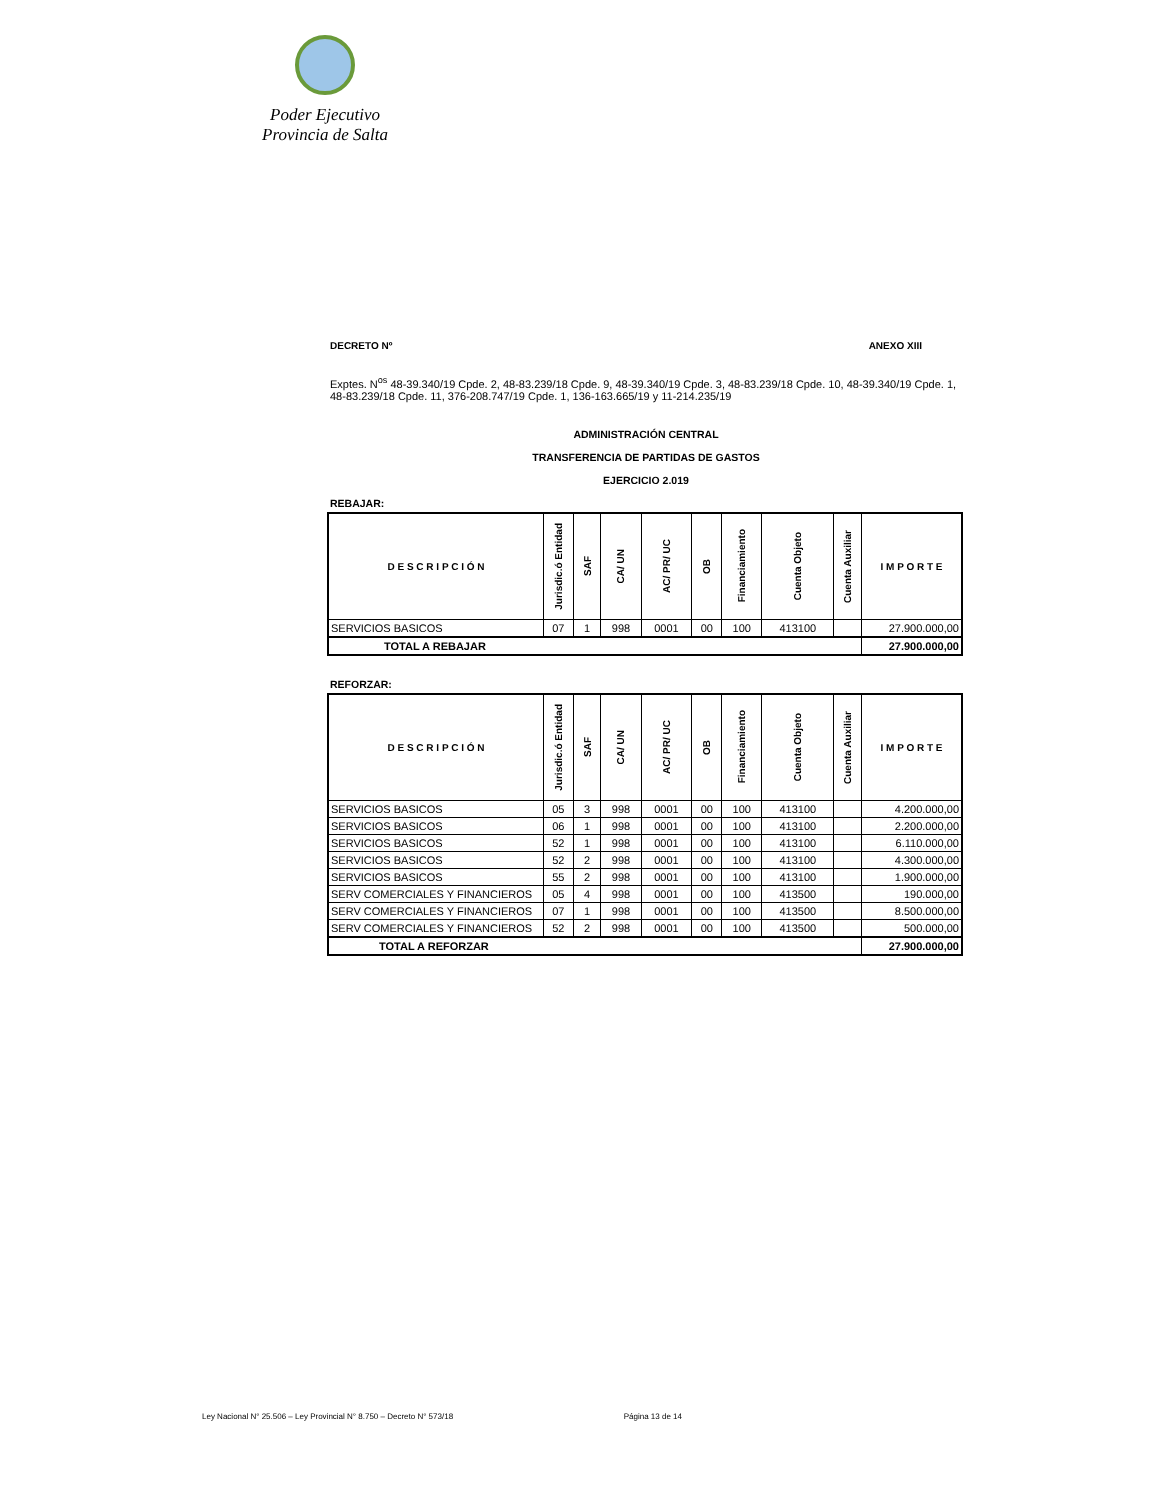Poder Ejecutivo
Provincia de Salta
DECRETO Nº ANEXO XIII
Exptes. N<sup>os</sup> 48-39.340/19 Cpde. 2, 48-83.239/18 Cpde. 9, 48-39.340/19 Cpde. 3, 48-83.239/18 Cpde. 10, 48-39.340/19 Cpde. 1, 48-83.239/18 Cpde. 11, 376-208.747/19 Cpde. 1, 136-163.665/19 y 11-214.235/19
ADMINISTRACIÓN CENTRAL
TRANSFERENCIA DE PARTIDAS DE GASTOS
EJERCICIO 2.019
REBAJAR:
| D E S C R I P C I Ó N | Jurisdic.ó Entidad | SAF | CA/ UN | AC/ PR/ UC | OB | Financiamiento | Cuenta Objeto | Cuenta Auxiliar | I M P O R T E |
| --- | --- | --- | --- | --- | --- | --- | --- | --- | --- |
| SERVICIOS BASICOS | 07 | 1 | 998 | 0001 | 00 | 100 | 413100 | | 27.900.000,00 |
| TOTAL A REBAJAR | | | | | | | | | 27.900.000,00 |
REFORZAR:
| D E S C R I P C I Ó N | Jurisdic.ó Entidad | SAF | CA/ UN | AC/ PR/ UC | OB | Financiamiento | Cuenta Objeto | Cuenta Auxiliar | I M P O R T E |
| --- | --- | --- | --- | --- | --- | --- | --- | --- | --- |
| SERVICIOS BASICOS | 05 | 3 | 998 | 0001 | 00 | 100 | 413100 | | 4.200.000,00 |
| SERVICIOS BASICOS | 06 | 1 | 998 | 0001 | 00 | 100 | 413100 | | 2.200.000,00 |
| SERVICIOS BASICOS | 52 | 1 | 998 | 0001 | 00 | 100 | 413100 | | 6.110.000,00 |
| SERVICIOS BASICOS | 52 | 2 | 998 | 0001 | 00 | 100 | 413100 | | 4.300.000,00 |
| SERVICIOS BASICOS | 55 | 2 | 998 | 0001 | 00 | 100 | 413100 | | 1.900.000,00 |
| SERV COMERCIALES Y FINANCIEROS | 05 | 4 | 998 | 0001 | 00 | 100 | 413500 | | 190.000,00 |
| SERV COMERCIALES Y FINANCIEROS | 07 | 1 | 998 | 0001 | 00 | 100 | 413500 | | 8.500.000,00 |
| SERV COMERCIALES Y FINANCIEROS | 52 | 2 | 998 | 0001 | 00 | 100 | 413500 | | 500.000,00 |
| TOTAL A REFORZAR | | | | | | | | | 27.900.000,00 |
Ley Nacional N° 25.506 – Ley Provincial N° 8.750 – Decreto N° 573/18 Página 13 de 14